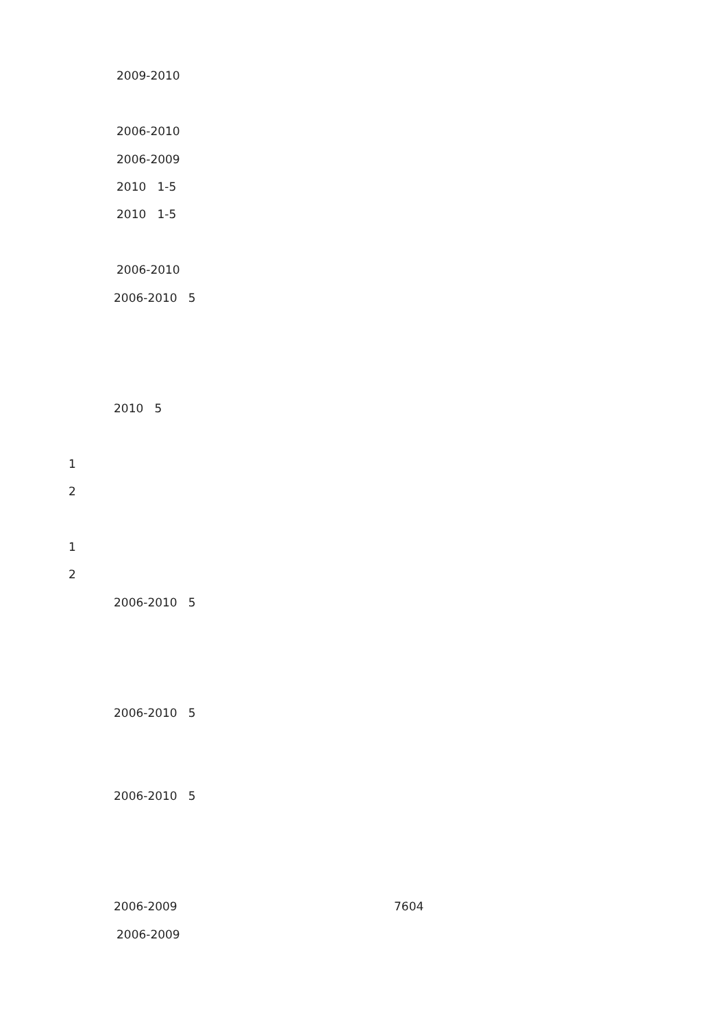2009-2010
2006-2010
2006-2009
2010 1-5
2010 1-5
2006-2010
2006-2010 5
2010 5
1
2
1
2
2006-2010 5
2006-2010 5
2006-2010 5
2006-2009 7604
2006-2009